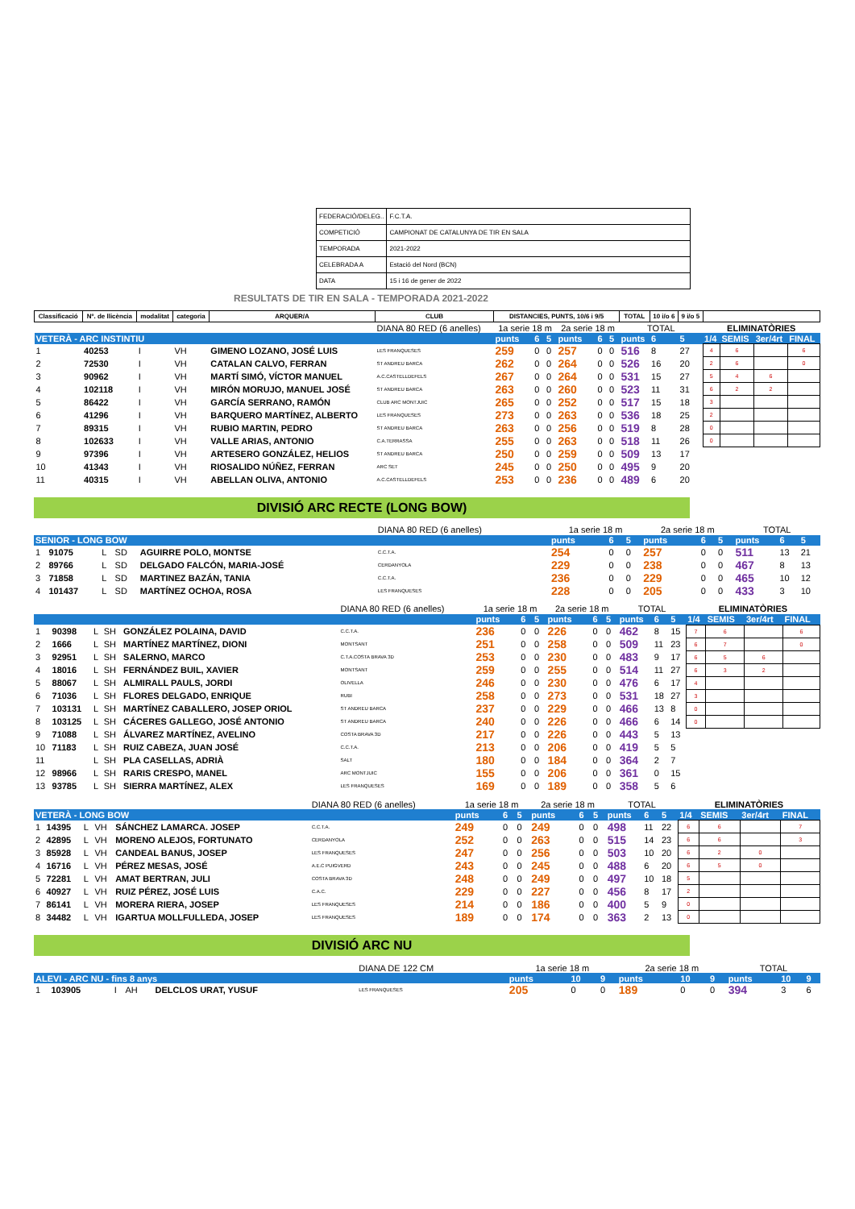| FEDERACIÓ/DELEG.. | F.C.T.A. |
| COMPETICIÓ | CAMPIONAT DE CATALUNYA DE TIR EN SALA |
| TEMPORADA | 2021-2022 |
| CELEBRADA A | Estació del Nord (BCN) |
| DATA | 15 i 16 de gener de 2022 |
RESULTATS DE TIR EN SALA - TEMPORADA 2021-2022
| Classificació | Nº. de llicència | modalitat | categoria | ARQUER/A | CLUB | DISTANCIES, PUNTS, 10/6 i 9/5 | | | | | | TOTAL | 10 i/o 6 | 9 i/o 5 | | | | |
| --- | --- | --- | --- | --- | --- | --- | --- | --- | --- | --- | --- | --- | --- | --- | --- | --- | --- | --- |
| | | | | | DIANA 80 RED (6 anelles) | 1a serie 18 m | | | 2a serie 18 m | | | TOTAL | | | ELIMINATÒRIES | | | |
| VETERÀ - ARC INSTINTIU | | | | | | punts | 6 | 5 | punts | 6 | 5 | punts | 6 | 5 | 1/4 | SEMIS | 3er/4rt | FINAL |
| 1 | 40253 | I | VH | GIMENO LOZANO, JOSÉ LUIS | LES FRANQUESES | 259 | 0 | 0 | 257 | 0 | 0 | 516 | 8 | 27 | 4 | 6 | | 6 |
| 2 | 72530 | I | VH | CATALAN CALVO, FERRAN | ST ANDREU BARCA | 262 | 0 | 0 | 264 | 0 | 0 | 526 | 16 | 20 | 2 | 6 | | 0 |
| 3 | 90962 | I | VH | MARTÍ SIMÓ, VÍCTOR MANUEL | A.C.CASTELLDEFELS | 267 | 0 | 0 | 264 | 0 | 0 | 531 | 15 | 27 | 5 | 4 | 6 | |
| 4 | 102118 | I | VH | MIRÓN MORUJO, MANUEL JOSÉ | ST ANDREU BARCA | 263 | 0 | 0 | 260 | 0 | 0 | 523 | 11 | 31 | 6 | 2 | 2 | |
| 5 | 86422 | I | VH | GARCÍA SERRANO, RAMÓN | CLUB ARC MONTJUIC | 265 | 0 | 0 | 252 | 0 | 0 | 517 | 15 | 18 | 3 | | | |
| 6 | 41296 | I | VH | BARQUERO MARTÍNEZ, ALBERTO | LES FRANQUESES | 273 | 0 | 0 | 263 | 0 | 0 | 536 | 18 | 25 | 2 | | | |
| 7 | 89315 | I | VH | RUBIO MARTIN, PEDRO | ST ANDREU BARCA | 263 | 0 | 0 | 256 | 0 | 0 | 519 | 8 | 28 | 0 | | | |
| 8 | 102633 | I | VH | VALLE ARIAS, ANTONIO | C.A.TERRASSA | 255 | 0 | 0 | 263 | 0 | 0 | 518 | 11 | 26 | 0 | | | |
| 9 | 97396 | I | VH | ARTESERO GONZÁLEZ, HELIOS | ST ANDREU BARCA | 250 | 0 | 0 | 259 | 0 | 0 | 509 | 13 | 17 | | | | |
| 10 | 41343 | I | VH | RIOSALIDO NÚÑEZ, FERRAN | ARC SET | 245 | 0 | 0 | 250 | 0 | 0 | 495 | 9 | 20 | | | | |
| 11 | 40315 | I | VH | ABELLAN OLIVA, ANTONIO | A.C.CASTELLDEFELS | 253 | 0 | 0 | 236 | 0 | 0 | 489 | 6 | 20 | | | | |
DIVISIÓ ARC RECTE (LONG BOW)
| | | | | | DIANA 80 RED (6 anelles) | 1a serie 18 m | | | 2a serie 18 m | | | TOTAL | | |
| SENIOR - LONG BOW | | | | | | punts | 6 | 5 | punts | 6 | 5 | punts | 6 | 5 |
| 1 | 91075 | L | SD | AGUIRRE POLO, MONTSE | C.C.T.A. | 254 | 0 | 0 | 257 | 0 | 0 | 511 | 13 | 21 |
| 2 | 89766 | L | SD | DELGADO FALCÓN, MARIA-JOSÉ | CERDANYOLA | 229 | 0 | 0 | 238 | 0 | 0 | 467 | 8 | 13 |
| 3 | 71858 | L | SD | MARTINEZ BAZÁN, TANIA | C.C.T.A. | 236 | 0 | 0 | 229 | 0 | 0 | 465 | 10 | 12 |
| 4 | 101437 | L | SD | MARTÍNEZ OCHOA, ROSA | LES FRANQUESES | 228 | 0 | 0 | 205 | 0 | 0 | 433 | 3 | 10 |
| | | | | | DIANA 80 RED (6 anelles) | 1a serie 18 m | | | 2a serie 18 m | | | TOTAL | | | ELIMINATÒRIES | | | |
| | | | | | | punts | 6 | 5 | punts | 6 | 5 | punts | 6 | 5 | 1/4 | SEMIS | 3er/4rt | FINAL |
| 1 | 90398 | L | SH | GONZÁLEZ POLAINA, DAVID | C.C.T.A. | 236 | 0 | 0 | 226 | 0 | 0 | 462 | 8 | 15 | 7 | 6 | | 6 |
| 2 | 1666 | L | SH | MARTÍNEZ MARTÍNEZ, DIONI | MONTSANT | 251 | 0 | 0 | 258 | 0 | 0 | 509 | 11 | 23 | 6 | 7 | | 0 |
| 3 | 92951 | L | SH | SALERNO, MARCO | C.T.A.COSTA BRAVA 3D | 253 | 0 | 0 | 230 | 0 | 0 | 483 | 9 | 17 | 6 | 5 | 6 | |
| 4 | 18016 | L | SH | FERNÁNDEZ BUIL, XAVIER | MONTSANT | 259 | 0 | 0 | 255 | 0 | 0 | 514 | 11 | 27 | 6 | 3 | 2 | |
| 5 | 88067 | L | SH | ALMIRALL PAULS, JORDI | OLIVELLA | 246 | 0 | 0 | 230 | 0 | 0 | 476 | 6 | 17 | 4 | | | |
| 6 | 71036 | L | SH | FLORES DELGADO, ENRIQUE | RUBI | 258 | 0 | 0 | 273 | 0 | 0 | 531 | 18 | 27 | 3 | | | |
| 7 | 103131 | L | SH | MARTÍNEZ CABALLERO, JOSEP ORIOL | ST ANDREU BARCA | 237 | 0 | 0 | 229 | 0 | 0 | 466 | 13 | 8 | 0 | | | |
| 8 | 103125 | L | SH | CÁCERES GALLEGO, JOSÉ ANTONIO | ST ANDREU BARCA | 240 | 0 | 0 | 226 | 0 | 0 | 466 | 6 | 14 | 0 | | | |
| 9 | 71088 | L | SH | ÁLVAREZ MARTÍNEZ, AVELINO | COSTA BRAVA 3D | 217 | 0 | 0 | 226 | 0 | 0 | 443 | 5 | 13 | | | | |
| 10 | 71183 | L | SH | RUIZ CABEZA, JUAN JOSÉ | C.C.T.A. | 213 | 0 | 0 | 206 | 0 | 0 | 419 | 5 | 5 | | | | |
| 11 | | L | SH | PLA CASELLAS, ADRIÀ | SALT | 180 | 0 | 0 | 184 | 0 | 0 | 364 | 2 | 7 | | | | |
| 12 | 98966 | L | SH | RARIS CRESPO, MANEL | ARC MONTJUIC | 155 | 0 | 0 | 206 | 0 | 0 | 361 | 0 | 15 | | | | |
| 13 | 93785 | L | SH | SIERRA MARTÍNEZ, ALEX | LES FRANQUESES | 169 | 0 | 0 | 189 | 0 | 0 | 358 | 5 | 6 | | | | |
| | | | | | DIANA 80 RED (6 anelles) | 1a serie 18 m | | | 2a serie 18 m | | | TOTAL | | | ELIMINATÒRIES | | | |
| VETERÀ - LONG BOW | | | | | | punts | 6 | 5 | punts | 6 | 5 | punts | 6 | 5 | 1/4 | SEMIS | 3er/4rt | FINAL |
| 1 | 14395 | L | VH | SÁNCHEZ LAMARCA. JOSEP | C.C.T.A. | 249 | 0 | 0 | 249 | 0 | 0 | 498 | 11 | 22 | 6 | 6 | | 7 |
| 2 | 42895 | L | VH | MORENO ALEJOS, FORTUNATO | CERDANYOLA | 252 | 0 | 0 | 263 | 0 | 0 | 515 | 14 | 23 | 6 | 6 | | 3 |
| 3 | 85928 | L | VH | CANDEAL BANUS, JOSEP | LES FRANQUESES | 247 | 0 | 0 | 256 | 0 | 0 | 503 | 10 | 20 | 6 | 2 | 0 | |
| 4 | 16716 | L | VH | PÉREZ MESAS, JOSÉ | A.E.C PUIGVERD | 243 | 0 | 0 | 245 | 0 | 0 | 488 | 6 | 20 | 6 | 5 | 0 | |
| 5 | 72281 | L | VH | AMAT BERTRAN, JULI | COSTA BRAVA 3D | 248 | 0 | 0 | 249 | 0 | 0 | 497 | 10 | 18 | 5 | | | |
| 6 | 40927 | L | VH | RUIZ PÉREZ, JOSÉ LUIS | C.A.C. | 229 | 0 | 0 | 227 | 0 | 0 | 456 | 8 | 17 | 2 | | | |
| 7 | 86141 | L | VH | MORERA RIERA, JOSEP | LES FRANQUESES | 214 | 0 | 0 | 186 | 0 | 0 | 400 | 5 | 9 | 0 | | | |
| 8 | 34482 | L | VH | IGARTUA MOLLFULLEDA, JOSEP | LES FRANQUESES | 189 | 0 | 0 | 174 | 0 | 0 | 363 | 2 | 13 | 0 | | | |
DIVISIÓ ARC NU
| | | | | | DIANA DE 122 CM | 1a serie 18 m | | | 2a serie 18 m | | | TOTAL | | |
| ALEVI - ARC NU - fins 8 anys | | | | | | punts | 10 | 9 | punts | 10 | 9 | punts | 10 | 9 |
| 1 | 103905 | I | AH | DELCLOS URAT, YUSUF | LES FRANQUESES | 205 | 0 | 0 | 189 | 0 | 0 | 394 | 3 | 6 |